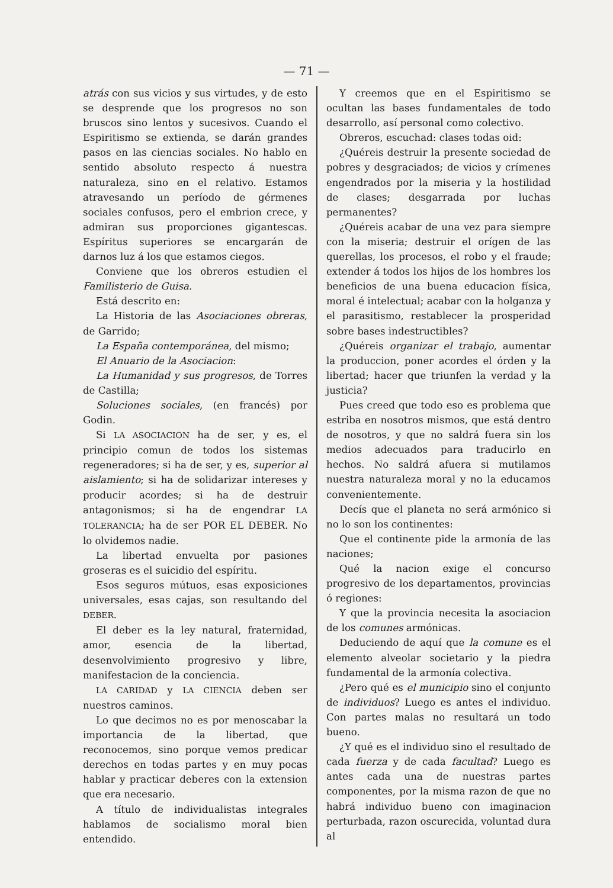— 71 —
atrás con sus vicios y sus virtudes, y de esto se desprende que los progresos no son bruscos sino lentos y sucesivos. Cuando el Espiritismo se extienda, se darán grandes pasos en las ciencias sociales. No hablo en sentido absoluto respecto á nuestra naturaleza, sino en el relativo. Estamos atravesando un período de gérmenes sociales confusos, pero el embrion crece, y admiran sus proporciones gigantescas. Espíritus superiores se encargarán de darnos luz á los que estamos ciegos.
Conviene que los obreros estudien el Familisterio de Guisa.
Está descrito en:
La Historia de las Asociaciones obreras, de Garrido;
La España contemporánea, del mismo;
El Anuario de la Asociacion:
La Humanidad y sus progresos, de Torres de Castilla;
Soluciones sociales, (en francés) por Godin.
Si LA ASOCIACION ha de ser, y es, el principio comun de todos los sistemas regeneradores; si ha de ser, y es, superior al aislamiento; si ha de solidarizar intereses y producir acordes; si ha de destruir antagonismos; si ha de engendrar LA TOLERANCIA; ha de ser POR EL DEBER. No lo olvidemos nadie.
La libertad envuelta por pasiones groseras es el suicidio del espíritu.
Esos seguros mútuos, esas exposiciones universales, esas cajas, son resultando del DEBER.
El deber es la ley natural, fraternidad, amor, esencia de la libertad, desenvolvimiento progresivo y libre, manifestacion de la conciencia.
LA CARIDAD y LA CIENCIA deben ser nuestros caminos.
Lo que decimos no es por menoscabar la importancia de la libertad, que reconocemos, sino porque vemos predicar derechos en todas partes y en muy pocas hablar y practicar deberes con la extension que era necesario.
A título de individualistas integrales hablamos de socialismo moral bien entendido.
Y creemos que en el Espiritismo se ocultan las bases fundamentales de todo desarrollo, así personal como colectivo.
Obreros, escuchad: clases todas oid:
¿Quéreis destruir la presente sociedad de pobres y desgraciados; de vicios y crímenes engendrados por la miseria y la hostilidad de clases; desgarrada por luchas permanentes?
¿Quéreis acabar de una vez para siempre con la miseria; destruir el orígen de las querellas, los procesos, el robo y el fraude; extender á todos los hijos de los hombres los beneficios de una buena educacion física, moral é intelectual; acabar con la holganza y el parasitismo, restablecer la prosperidad sobre bases indestructibles?
¿Quéreis organizar el trabajo, aumentar la produccion, poner acordes el órden y la libertad; hacer que triunfen la verdad y la justicia?
Pues creed que todo eso es problema que estriba en nosotros mismos, que está dentro de nosotros, y que no saldrá fuera sin los medios adecuados para traducirlo en hechos. No saldrá afuera si mutilamos nuestra naturaleza moral y no la educamos convenientemente.
Decís que el planeta no será armónico si no lo son los continentes:
Que el continente pide la armonía de las naciones;
Qué la nacion exige el concurso progresivo de los departamentos, provincias ó regiones:
Y que la provincia necesita la asociacion de los comunes armónicas.
Deduciendo de aquí que la comune es el elemento alveolar societario y la piedra fundamental de la armonía colectiva.
¿Pero qué es el municipio sino el conjunto de individuos? Luego es antes el individuo. Con partes malas no resultará un todo bueno.
¿Y qué es el individuo sino el resultado de cada fuerza y de cada facultad? Luego es antes cada una de nuestras partes componentes, por la misma razon de que no habrá individuo bueno con imaginacion perturbada, razon oscurecida, voluntad dura al